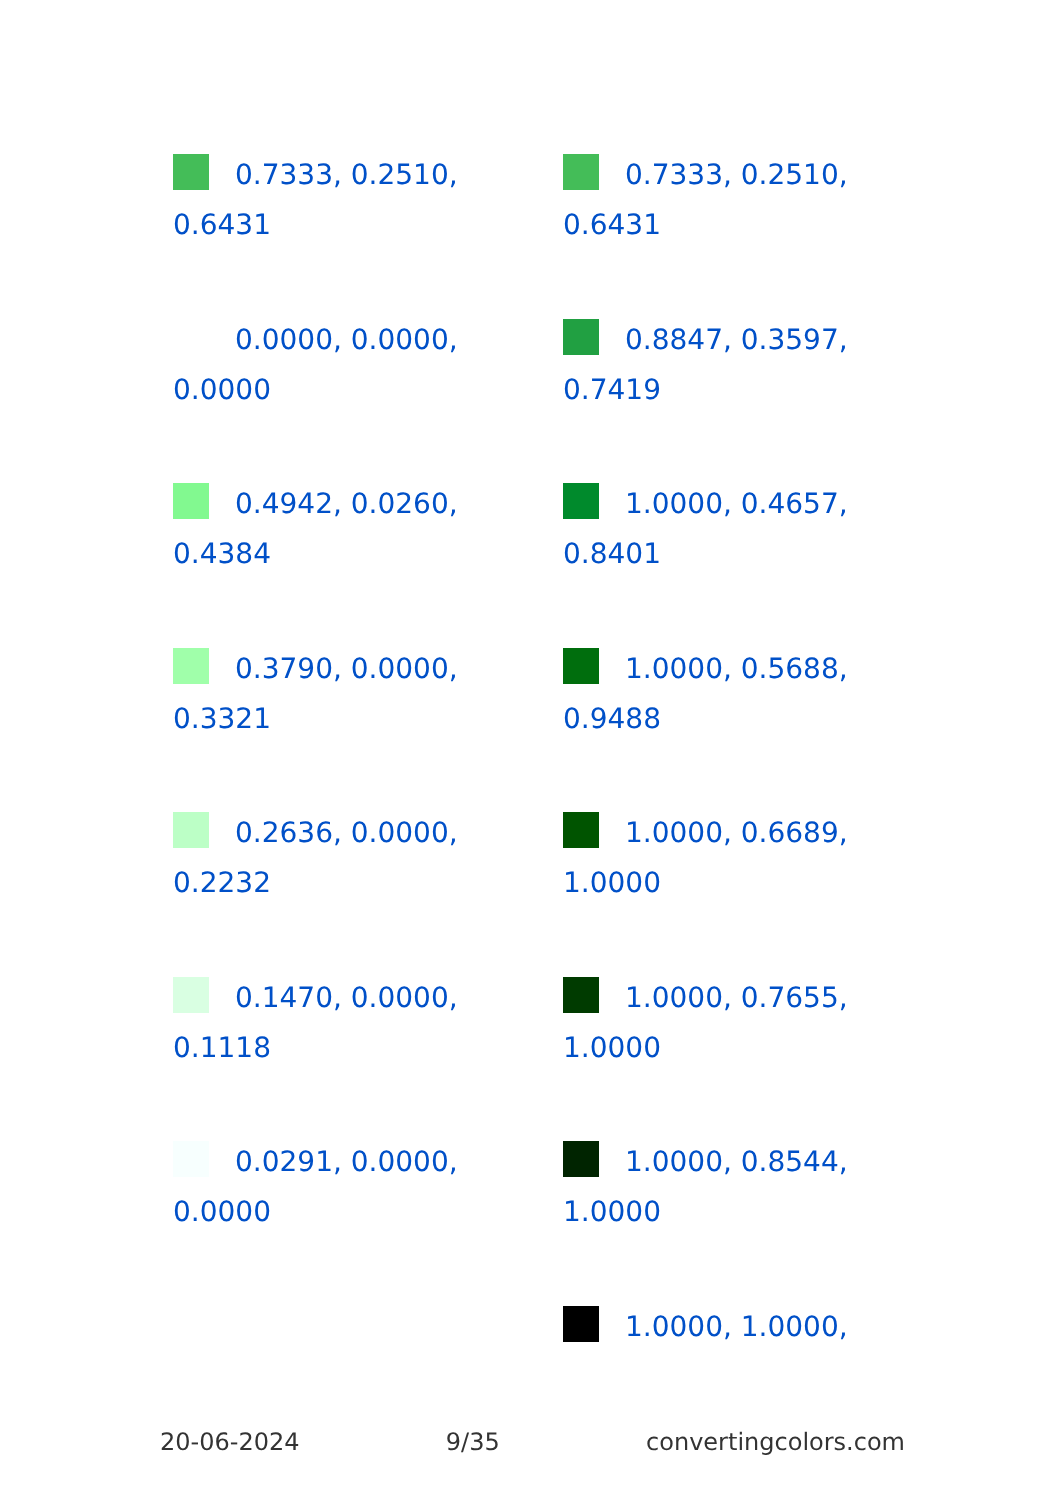0.7333, 0.2510, 0.6431
0.7333, 0.2510, 0.6431
0.0000, 0.0000, 0.0000
0.8847, 0.3597, 0.7419
0.4942, 0.0260, 0.4384
1.0000, 0.4657, 0.8401
0.3790, 0.0000, 0.3321
1.0000, 0.5688, 0.9488
0.2636, 0.0000, 0.2232
1.0000, 0.6689, 1.0000
0.1470, 0.0000, 0.1118
1.0000, 0.7655, 1.0000
0.0291, 0.0000, 0.0000
1.0000, 0.8544, 1.0000
1.0000, 1.0000,
20-06-2024 9/35 convertingcolors.com